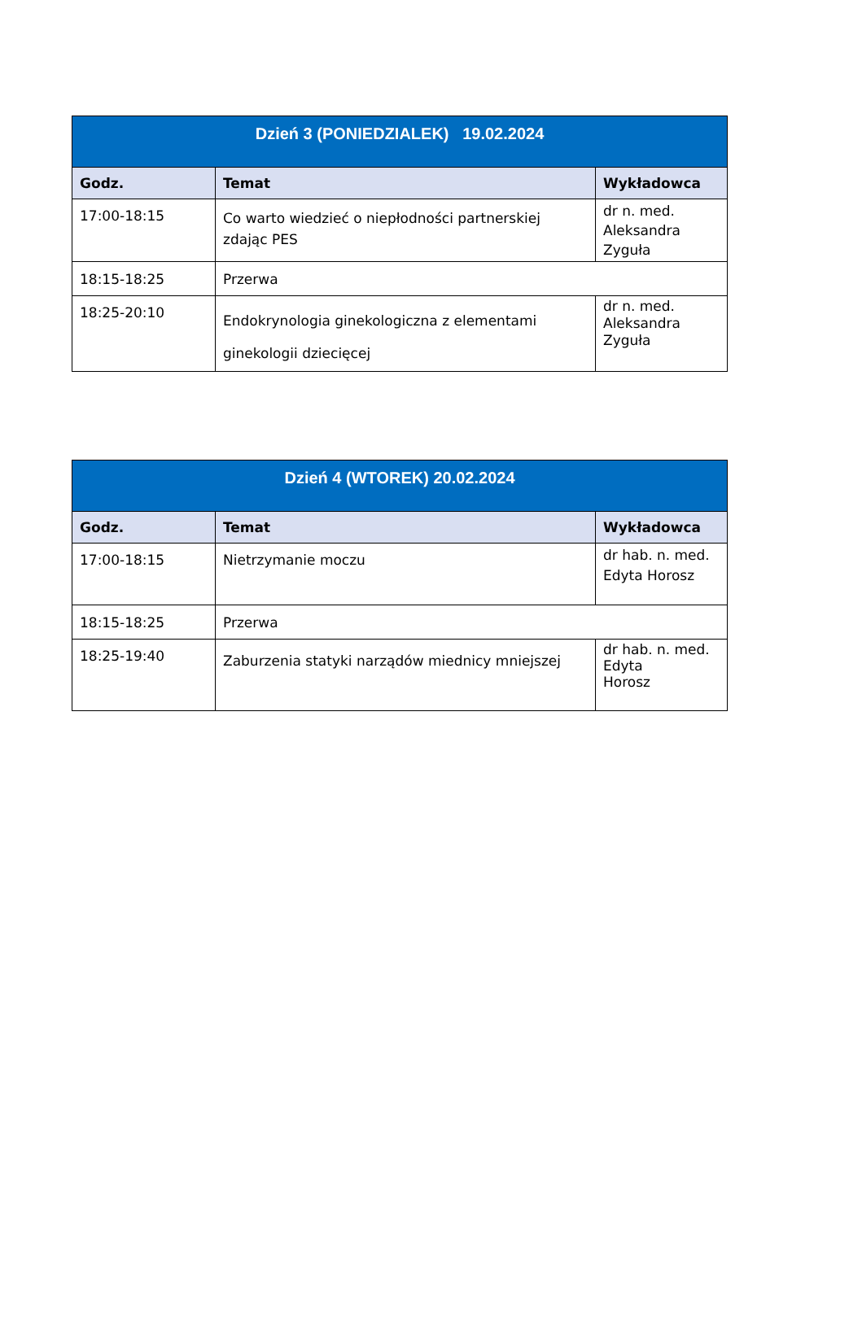| Dzień 3 (PONIEDZIALEK) 19.02.2024 | | |
| --- | --- | --- |
| Godz. | Temat | Wykładowca |
| 17:00-18:15 | Co warto wiedzieć o niepłodności partnerskiej zdając PES | dr n. med. Aleksandra Zyguła |
| 18:15-18:25 | Przerwa | |
| 18:25-20:10 | Endokrynologia ginekologiczna z elementami ginekologii dziecięcej | dr n. med. Aleksandra Zyguła |
| Dzień 4 (WTOREK) 20.02.2024 | | |
| --- | --- | --- |
| Godz. | Temat | Wykładowca |
| 17:00-18:15 | Nietrzymanie moczu | dr hab. n. med. Edyta Horosz |
| 18:15-18:25 | Przerwa | |
| 18:25-19:40 | Zaburzenia statyki narządów miednicy mniejszej | dr hab. n. med. Edyta Horosz |